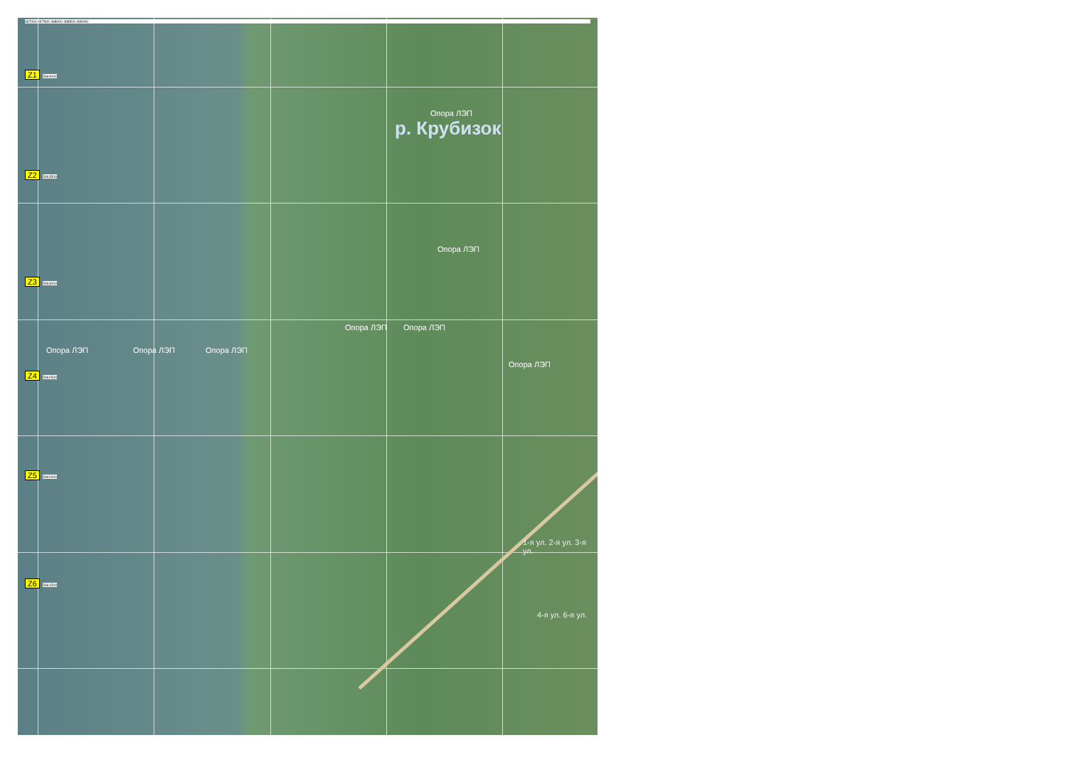497000 497500 498000 498500 499000
Z1 5964000
Опора ЛЭП
р. Крубизок
Z2 5963500
Опора ЛЭП
Z3 5963000
Опора ЛЭП Опора ЛЭП
Опора ЛЭП Опора ЛЭП Опора ЛЭП
Z4 5962500
Опора ЛЭП
Z5 5962000
1-я ул. 2-я ул. 3-я ул.
Z6 5961500
4-я ул. 6-я ул.